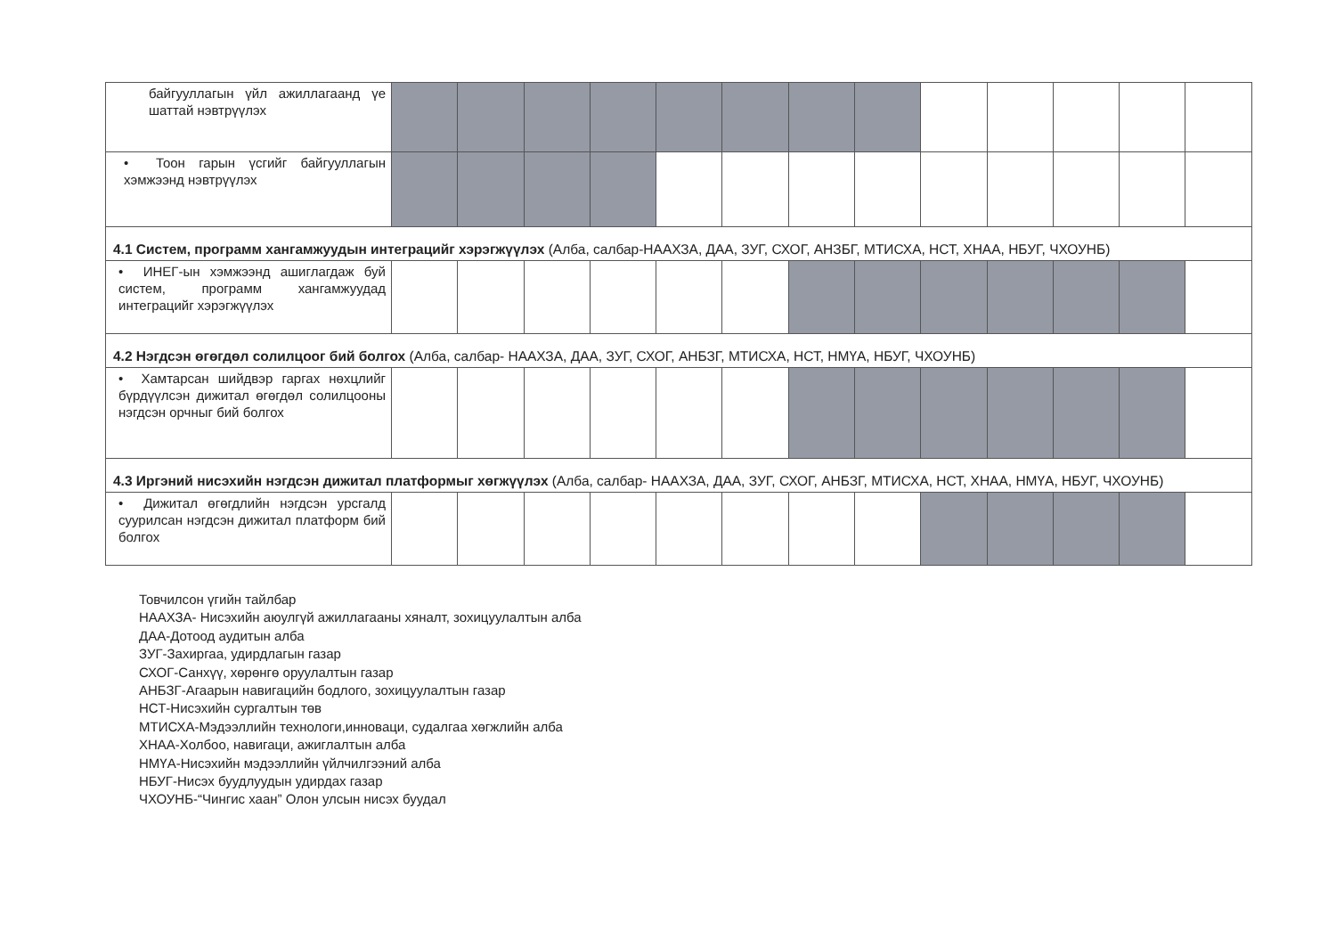| байгууллагын үйл ажиллагаанд үе шаттай нэвтрүүлэх | | | | | | | | | | | | | |
| • Тоон гарын үсгийг байгууллагын хэмжээнд нэвтрүүлэх | | | | | | | | | | | | | |
| 4.1 Систем, программ хангамжуудын интеграцийг хэрэгжүүлэх (Алба, салбар-НААХЗА, ДАА, ЗУГ, СХОГ, АНЗБГ, МТИСХА, НСТ, ХНАА, НБУГ, ЧХОУНБ) | | | | | | | | | | | | | |
| • ИНЕГ-ын хэмжээнд ашиглагдаж буй систем, программ хангамжуудад интеграцийг хэрэгжүүлэх | | | | | | | | | | | | | |
| 4.2 Нэгдсэн өгөгдөл солилцоог бий болгох (Алба, салбар- НААХЗА, ДАА, ЗУГ, СХОГ, АНБЗГ, МТИСХА, НСТ, НМҮА, НБУГ, ЧХОУНБ) | | | | | | | | | | | | | |
| • Хамтарсан шийдвэр гаргах нөхцлийг бүрдүүлсэн дижитал өгөгдөл солилцооны нэгдсэн орчныг бий болгох | | | | | | | | | | | | | |
| 4.3 Иргэний нисэхийн нэгдсэн дижитал платформыг хөгжүүлэх (Алба, салбар- НААХЗА, ДАА, ЗУГ, СХОГ, АНБЗГ, МТИСХА, НСТ, ХНАА, НМҮА, НБУГ, ЧХОУНБ) | | | | | | | | | | | | | |
| • Дижитал өгөгдлийн нэгдсэн урсгалд суурилсан нэгдсэн дижитал платформ бий болгох | | | | | | | | | | | | | |
Товчилсон үгийн тайлбар
НААХЗА- Нисэхийн аюулгүй ажиллагааны хяналт, зохицуулалтын алба
ДАА-Дотоод аудитын алба
ЗУГ-Захиргаа, удирдлагын газар
СХОГ-Санхүү, хөрөнгө оруулалтын газар
АНБЗГ-Агаарын навигацийн бодлого, зохицуулалтын газар
НСТ-Нисэхийн сургалтын төв
МТИСХА-Мэдээллийн технологи,инноваци, судалгаа хөгжлийн алба
ХНАА-Холбоо, навигаци, ажиглалтын алба
НМҮА-Нисэхийн мэдээллийн үйлчилгээний алба
НБУГ-Нисэх буудлуудын удирдах газар
ЧХОУНБ-“Чингис хаан” Олон улсын нисэх буудал